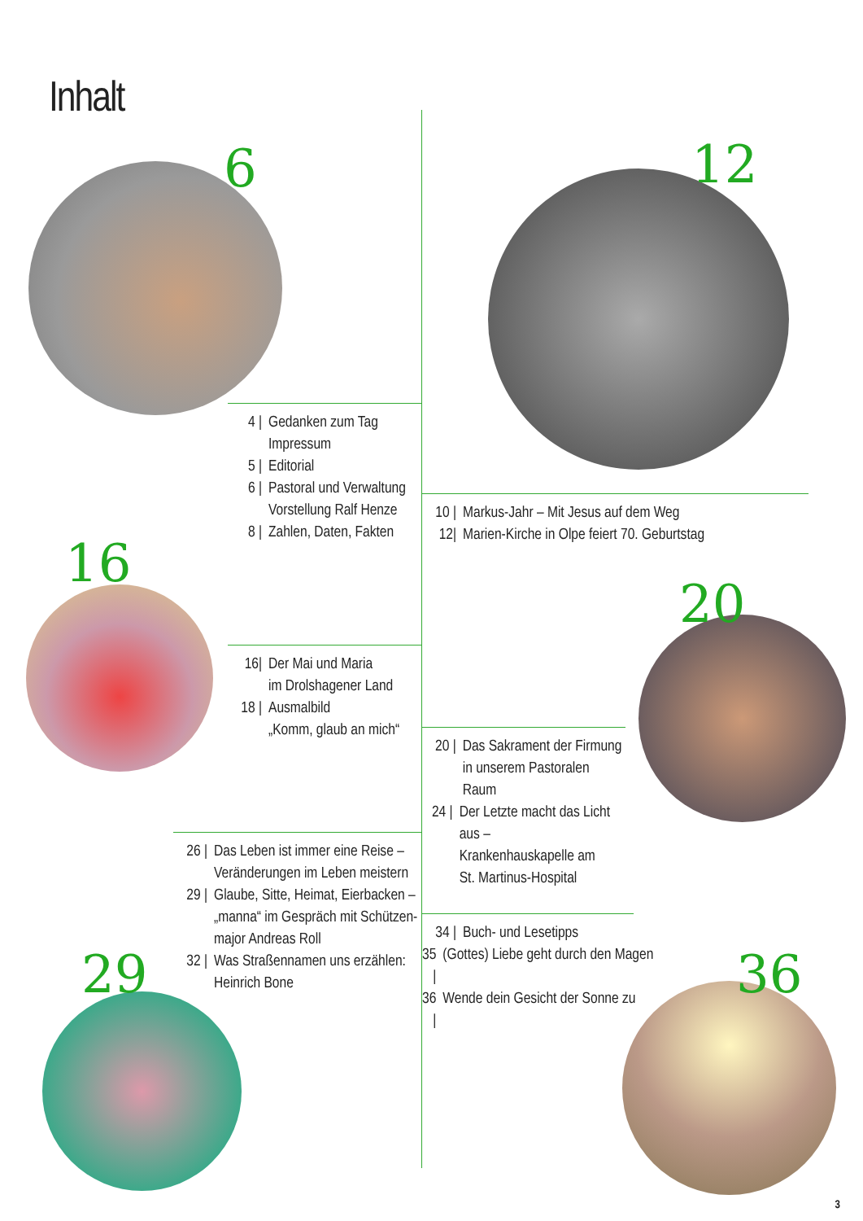Inhalt
6 12
16
20
29 36
4 | Gedanken zum Tag
Impressum
5 | Editorial
6 | Pastoral und Verwaltung
Vorstellung Ralf Henze
8 | Zahlen, Daten, Fakten
10 | Markus-Jahr – Mit Jesus auf dem Weg
12| Marien-Kirche in Olpe feiert 70. Geburtstag
16| Der Mai und Maria
im Drolshagener Land
18 | Ausmalbild
„Komm, glaub an mich“
20 | Das Sakrament der Firmung
in unserem Pastoralen Raum
24 | Der Letzte macht das Licht aus –
Krankenhauskapelle am
St. Martinus-Hospital
26 | Das Leben ist immer eine Reise –
Veränderungen im Leben meistern
29 | Glaube, Sitte, Heimat, Eierbacken –
„manna“ im Gespräch mit Schützen-
major Andreas Roll
32 | Was Straßennamen uns erzählen:
Heinrich Bone
34 | Buch- und Lesetipps
35 | (Gottes) Liebe geht durch den Magen
36 | Wende dein Gesicht der Sonne zu
3